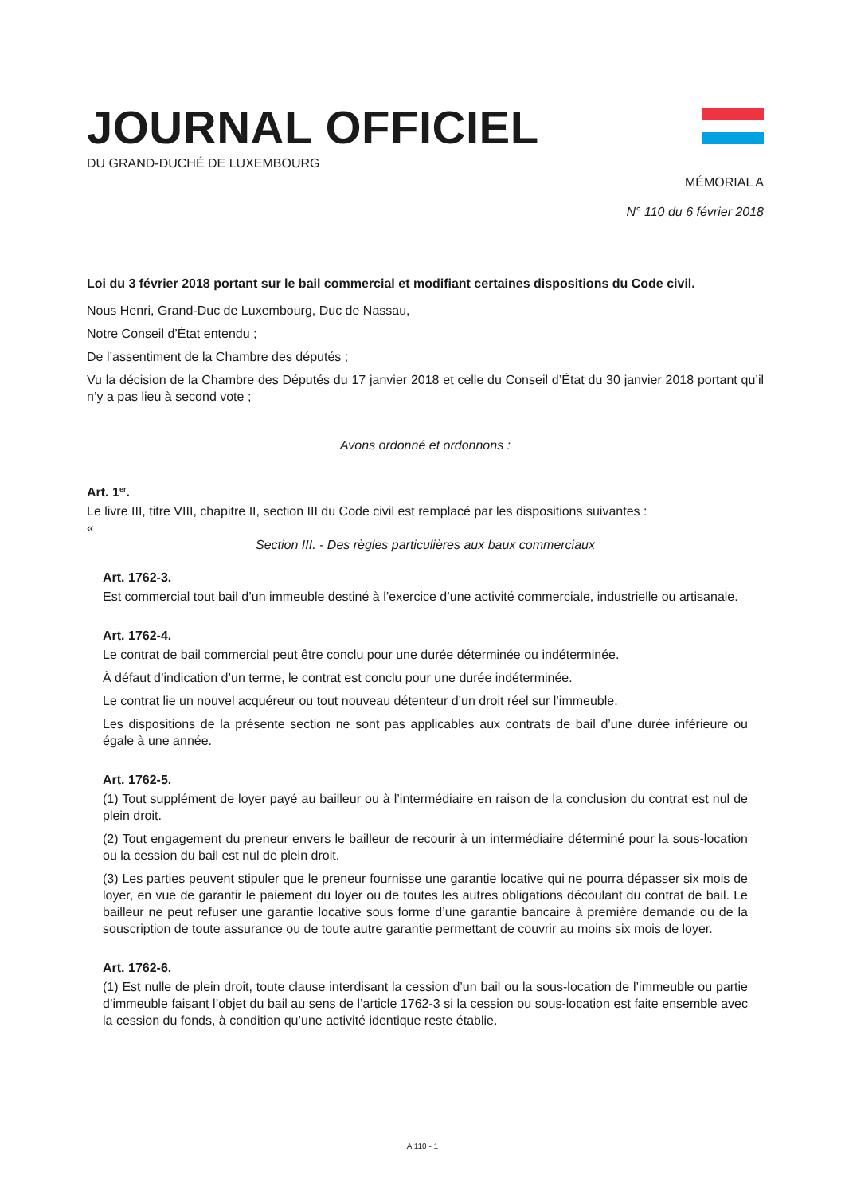JOURNAL OFFICIEL
DU GRAND-DUCHÉ DE LUXEMBOURG
MÉMORIAL A
N° 110 du 6 février 2018
Loi du 3 février 2018 portant sur le bail commercial et modifiant certaines dispositions du Code civil.
Nous Henri, Grand-Duc de Luxembourg, Duc de Nassau,
Notre Conseil d’État entendu ;
De l’assentiment de la Chambre des députés ;
Vu la décision de la Chambre des Députés du 17 janvier 2018 et celle du Conseil d’État du 30 janvier 2018 portant qu’il n’y a pas lieu à second vote ;
Avons ordonné et ordonnons :
Art. 1<sup>er</sup>.
Le livre III, titre VIII, chapitre II, section III du Code civil est remplacé par les dispositions suivantes :
«
Section III. - Des règles particulières aux baux commerciaux
Art. 1762-3.
Est commercial tout bail d’un immeuble destiné à l’exercice d’une activité commerciale, industrielle ou artisanale.
Art. 1762-4.
Le contrat de bail commercial peut être conclu pour une durée déterminée ou indéterminée.
À défaut d’indication d’un terme, le contrat est conclu pour une durée indéterminée.
Le contrat lie un nouvel acquéreur ou tout nouveau détenteur d’un droit réel sur l’immeuble.
Les dispositions de la présente section ne sont pas applicables aux contrats de bail d’une durée inférieure ou égale à une année.
Art. 1762-5.
(1) Tout supplément de loyer payé au bailleur ou à l’intermédiaire en raison de la conclusion du contrat est nul de plein droit.
(2) Tout engagement du preneur envers le bailleur de recourir à un intermédiaire déterminé pour la sous-location ou la cession du bail est nul de plein droit.
(3) Les parties peuvent stipuler que le preneur fournisse une garantie locative qui ne pourra dépasser six mois de loyer, en vue de garantir le paiement du loyer ou de toutes les autres obligations découlant du contrat de bail. Le bailleur ne peut refuser une garantie locative sous forme d’une garantie bancaire à première demande ou de la souscription de toute assurance ou de toute autre garantie permettant de couvrir au moins six mois de loyer.
Art. 1762-6.
(1) Est nulle de plein droit, toute clause interdisant la cession d’un bail ou la sous-location de l’immeuble ou partie d’immeuble faisant l’objet du bail au sens de l’article 1762-3 si la cession ou sous-location est faite ensemble avec la cession du fonds, à condition qu’une activité identique reste établie.
A 110 - 1